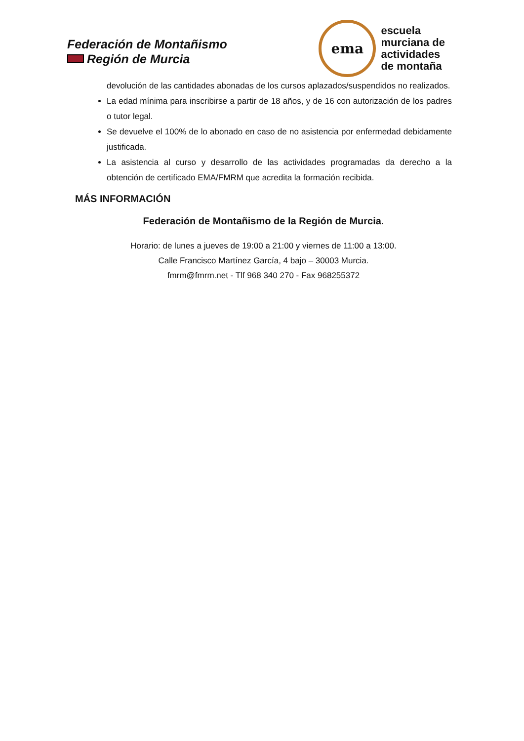Federación de Montañismo
Región de Murcia
ema
escuela
murciana de
actividades
de montaña
devolución de las cantidades abonadas de los cursos aplazados/suspendidos no realizados.
La edad mínima para inscribirse a partir de 18 años, y de 16 con autorización de los padres o tutor legal.
Se devuelve el 100% de lo abonado en caso de no asistencia por enfermedad debidamente justificada.
La asistencia al curso y desarrollo de las actividades programadas da derecho a la obtención de certificado EMA/FMRM que acredita la formación recibida.
MÁS INFORMACIÓN
Federación de Montañismo de la Región de Murcia.
Horario: de lunes a jueves de 19:00 a 21:00 y viernes de 11:00 a 13:00.
Calle Francisco Martínez García, 4 bajo – 30003 Murcia.
fmrm@fmrm.net - Tlf 968 340 270 - Fax 968255372